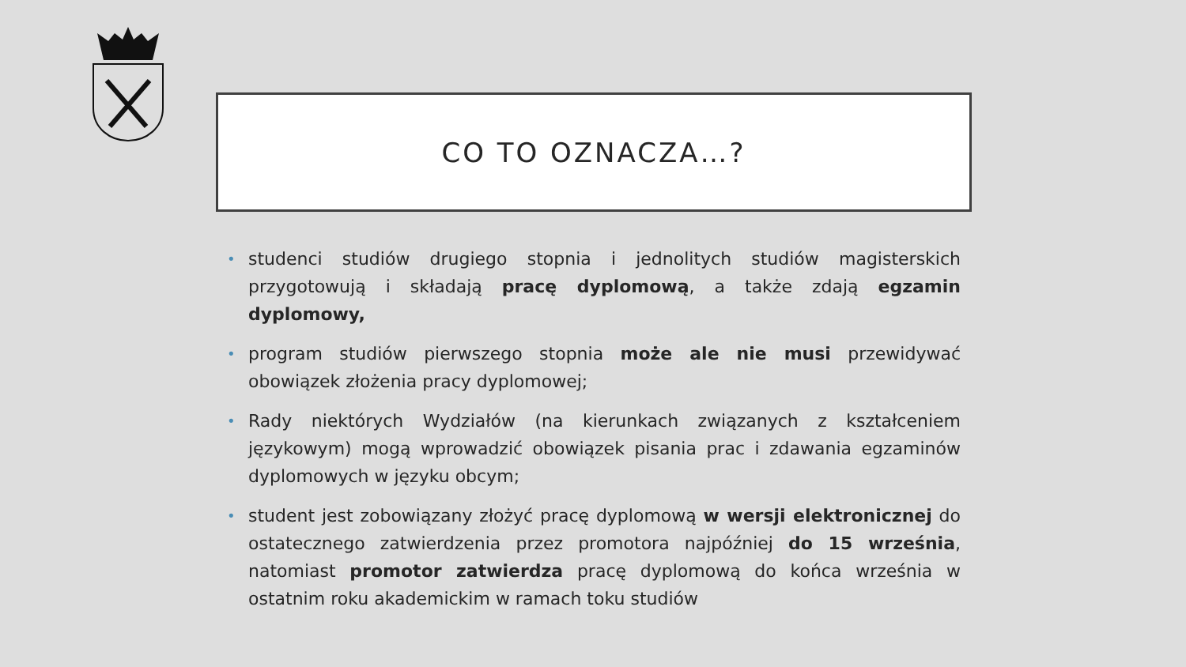CO TO OZNACZA…?
• studenci studiów drugiego stopnia i jednolitych studiów magisterskich przygotowują i składają pracę dyplomową, a także zdają egzamin dyplomowy,
• program studiów pierwszego stopnia może ale nie musi przewidywać obowiązek złożenia pracy dyplomowej;
• Rady niektórych Wydziałów (na kierunkach związanych z kształceniem językowym) mogą wprowadzić obowiązek pisania prac i zdawania egzaminów dyplomowych w języku obcym;
• student jest zobowiązany złożyć pracę dyplomową w wersji elektronicznej do ostatecznego zatwierdzenia przez promotora najpóźniej do 15 września, natomiast promotor zatwierdza pracę dyplomową do końca września w ostatnim roku akademickim w ramach toku studiów